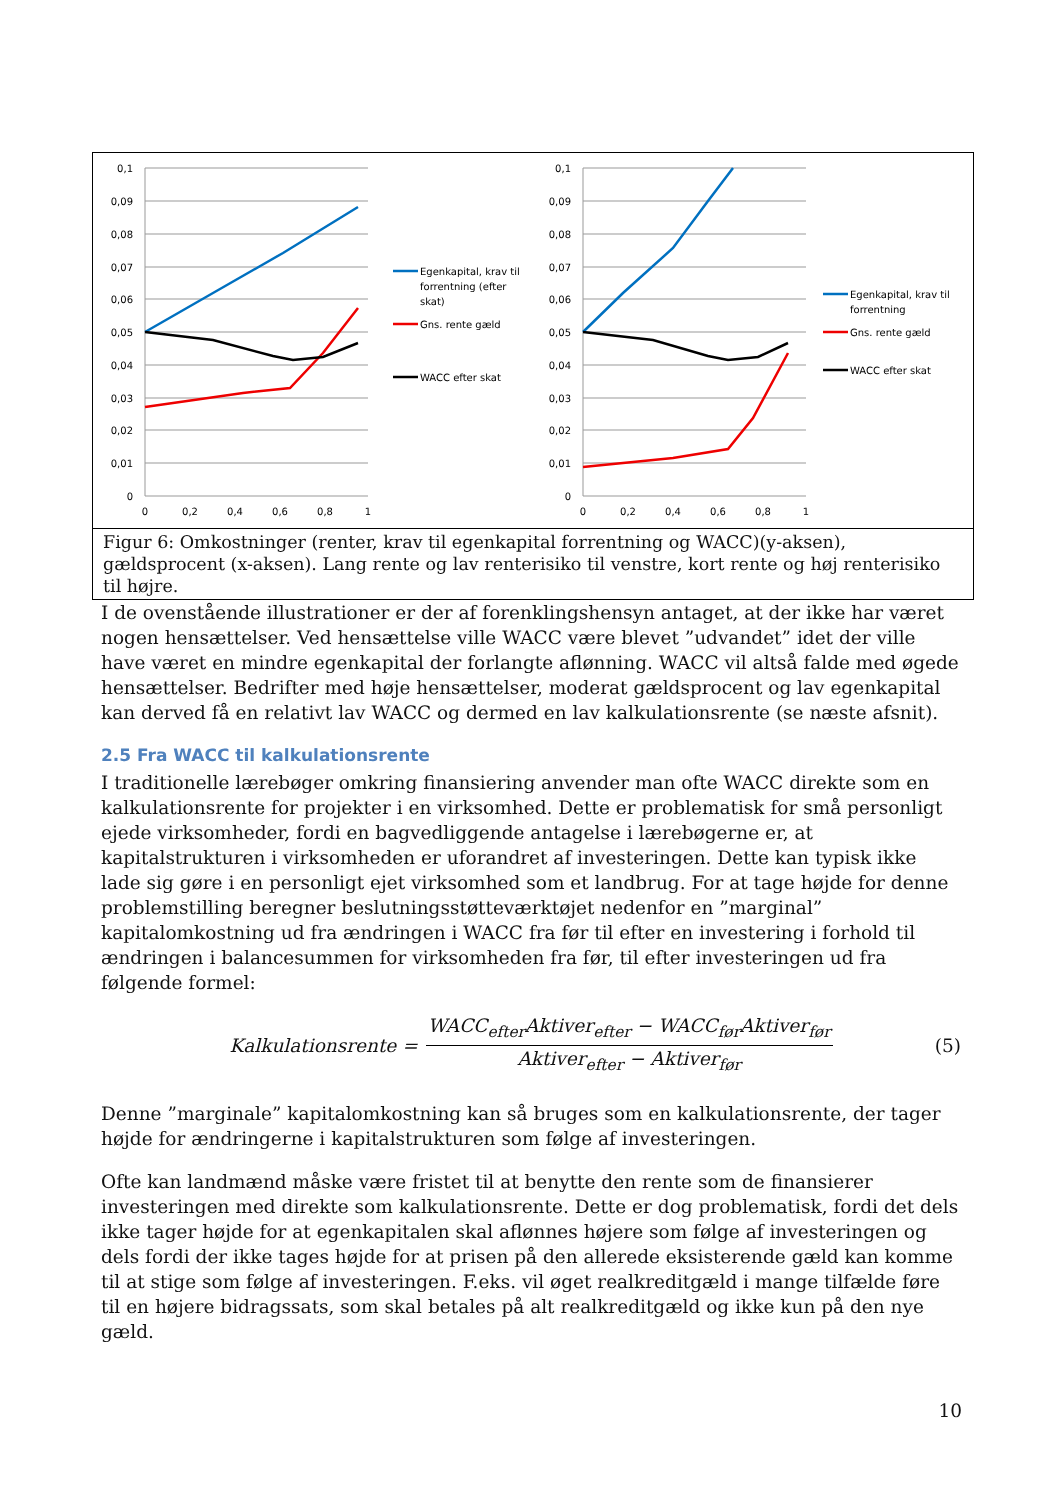0,1
0,09
0,08
0,07
0,06
0,05
0,04
0,03
0,02
0,01
0
0
0,2
0,4
0,6
0,8
1
Egenkapital, krav til
forrentning (efter
skat)
Gns. rente gæld
WACC efter skat
0,1
0,09
0,08
0,07
0,06
0,05
0,04
0,03
0,02
0,01
0
0
0,2
0,4
0,6
0,8
1
Egenkapital, krav til
forrentning
Gns. rente gæld
WACC efter skat
Figur 6: Omkostninger (renter, krav til egenkapital forrentning og WACC)(y-aksen), gældsprocent (x-aksen). Lang rente og lav renterisiko til venstre, kort rente og høj renterisiko til højre.
I de ovenstående illustrationer er der af forenklingshensyn antaget, at der ikke har været nogen hensættelser. Ved hensættelse ville WACC være blevet ”udvandet” idet der ville have været en mindre egenkapital der forlangte aflønning. WACC vil altså falde med øgede hensættelser. Bedrifter med høje hensættelser, moderat gældsprocent og lav egenkapital kan derved få en relativt lav WACC og dermed en lav kalkulationsrente (se næste afsnit).
2.5 Fra WACC til kalkulationsrente
I traditionelle lærebøger omkring finansiering anvender man ofte WACC direkte som en kalkulationsrente for projekter i en virksomhed. Dette er problematisk for små personligt ejede virksomheder, fordi en bagvedliggende antagelse i lærebøgerne er, at kapitalstrukturen i virksomheden er uforandret af investeringen. Dette kan typisk ikke lade sig gøre i en personligt ejet virksomhed som et landbrug. For at tage højde for denne problemstilling beregner beslutningsstøtteværktøjet nedenfor en ”marginal” kapitalomkostning ud fra ændringen i WACC fra før til efter en investering i forhold til ændringen i balancesummen for virksomheden fra før, til efter investeringen ud fra følgende formel:
Kalkulationsrente =
WACC<sub>efter</sub>Aktiver<sub>efter</sub> − WACC<sub>før</sub>Aktiver<sub>før</sub>
Aktiver<sub>efter</sub> − Aktiver<sub>før</sub>
(5)
Denne ”marginale” kapitalomkostning kan så bruges som en kalkulationsrente, der tager højde for ændringerne i kapitalstrukturen som følge af investeringen.
Ofte kan landmænd måske være fristet til at benytte den rente som de finansierer investeringen med direkte som kalkulationsrente. Dette er dog problematisk, fordi det dels ikke tager højde for at egenkapitalen skal aflønnes højere som følge af investeringen og dels fordi der ikke tages højde for at prisen på den allerede eksisterende gæld kan komme til at stige som følge af investeringen. F.eks. vil øget realkreditgæld i mange tilfælde føre til en højere bidragssats, som skal betales på alt realkreditgæld og ikke kun på den nye gæld.
10